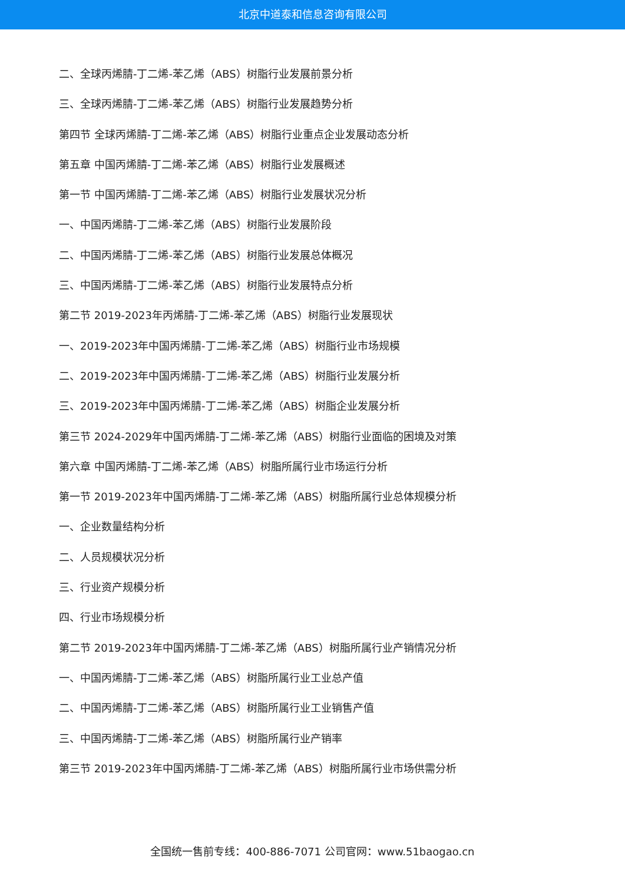北京中道泰和信息咨询有限公司
二、全球丙烯腈-丁二烯-苯乙烯（ABS）树脂行业发展前景分析
三、全球丙烯腈-丁二烯-苯乙烯（ABS）树脂行业发展趋势分析
第四节 全球丙烯腈-丁二烯-苯乙烯（ABS）树脂行业重点企业发展动态分析
第五章 中国丙烯腈-丁二烯-苯乙烯（ABS）树脂行业发展概述
第一节 中国丙烯腈-丁二烯-苯乙烯（ABS）树脂行业发展状况分析
一、中国丙烯腈-丁二烯-苯乙烯（ABS）树脂行业发展阶段
二、中国丙烯腈-丁二烯-苯乙烯（ABS）树脂行业发展总体概况
三、中国丙烯腈-丁二烯-苯乙烯（ABS）树脂行业发展特点分析
第二节 2019-2023年丙烯腈-丁二烯-苯乙烯（ABS）树脂行业发展现状
一、2019-2023年中国丙烯腈-丁二烯-苯乙烯（ABS）树脂行业市场规模
二、2019-2023年中国丙烯腈-丁二烯-苯乙烯（ABS）树脂行业发展分析
三、2019-2023年中国丙烯腈-丁二烯-苯乙烯（ABS）树脂企业发展分析
第三节 2024-2029年中国丙烯腈-丁二烯-苯乙烯（ABS）树脂行业面临的困境及对策
第六章 中国丙烯腈-丁二烯-苯乙烯（ABS）树脂所属行业市场运行分析
第一节 2019-2023年中国丙烯腈-丁二烯-苯乙烯（ABS）树脂所属行业总体规模分析
一、企业数量结构分析
二、人员规模状况分析
三、行业资产规模分析
四、行业市场规模分析
第二节 2019-2023年中国丙烯腈-丁二烯-苯乙烯（ABS）树脂所属行业产销情况分析
一、中国丙烯腈-丁二烯-苯乙烯（ABS）树脂所属行业工业总产值
二、中国丙烯腈-丁二烯-苯乙烯（ABS）树脂所属行业工业销售产值
三、中国丙烯腈-丁二烯-苯乙烯（ABS）树脂所属行业产销率
第三节 2019-2023年中国丙烯腈-丁二烯-苯乙烯（ABS）树脂所属行业市场供需分析
全国统一售前专线：400-886-7071 公司官网：www.51baogao.cn